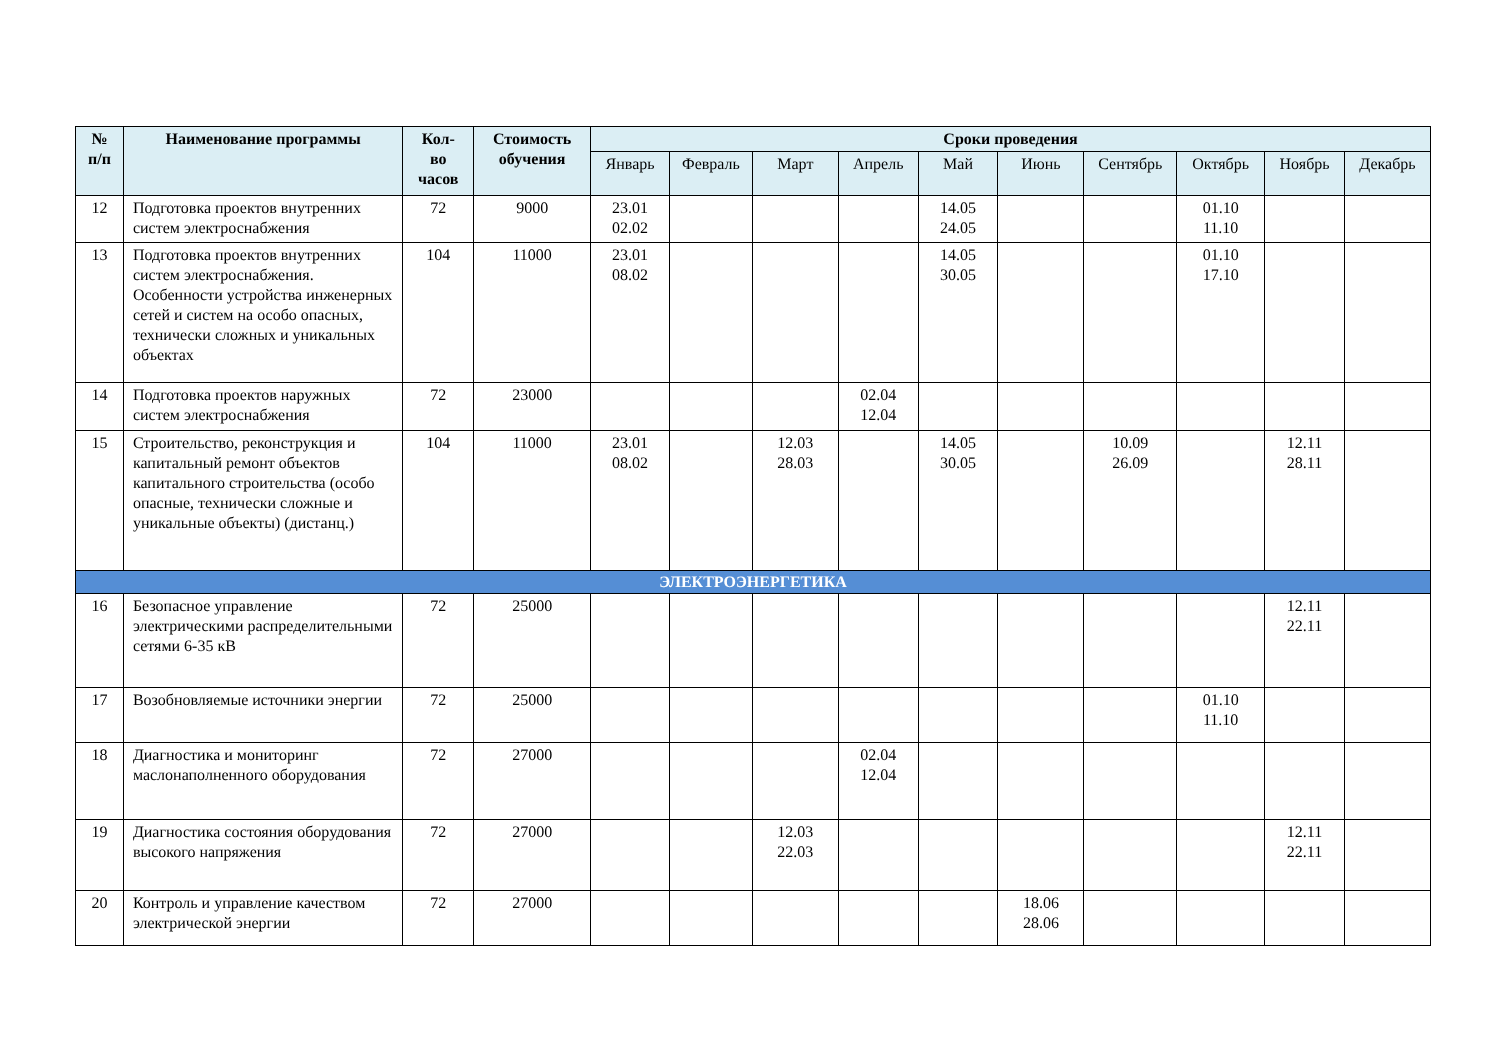| № п/п | Наименование программы | Кол- во часов | Стоимость обучения | Сроки проведения | | | | | | | | | |
| --- | --- | --- | --- | --- | --- | --- | --- | --- | --- | --- | --- | --- | --- |
| | | | | Январь | Февраль | Март | Апрель | Май | Июнь | Сентябрь | Октябрь | Ноябрь | Декабрь |
| 12 | Подготовка проектов внутренних систем электроснабжения | 72 | 9000 | 23.01 02.02 | | | | 14.05 24.05 | | | 01.10 11.10 | | |
| 13 | Подготовка проектов внутренних систем электроснабжения. Особенности устройства инженерных сетей и систем на особо опасных, технически сложных и уникальных объектах | 104 | 11000 | 23.01 08.02 | | | | 14.05 30.05 | | | 01.10 17.10 | | |
| 14 | Подготовка проектов наружных систем электроснабжения | 72 | 23000 | | | | 02.04 12.04 | | | | | | |
| 15 | Строительство, реконструкция и капитальный ремонт объектов капитального строительства (особо опасные, технически сложные и уникальные объекты) (дистанц.) | 104 | 11000 | 23.01 08.02 | | 12.03 28.03 | | 14.05 30.05 | | 10.09 26.09 | | 12.11 28.11 | |
| ЭЛЕКТРОЭНЕРГЕТИКА | | | | | | | | | | | | | |
| 16 | Безопасное управление электрическими распределительными сетями 6-35 кВ | 72 | 25000 | | | | | | | | | 12.11 22.11 | |
| 17 | Возобновляемые источники энергии | 72 | 25000 | | | | | | | | 01.10 11.10 | | |
| 18 | Диагностика и мониторинг маслонаполненного оборудования | 72 | 27000 | | | | 02.04 12.04 | | | | | | |
| 19 | Диагностика состояния оборудования высокого напряжения | 72 | 27000 | | | 12.03 22.03 | | | | | | 12.11 22.11 | |
| 20 | Контроль и управление качеством электрической энергии | 72 | 27000 | | | | | | 18.06 28.06 | | | | |